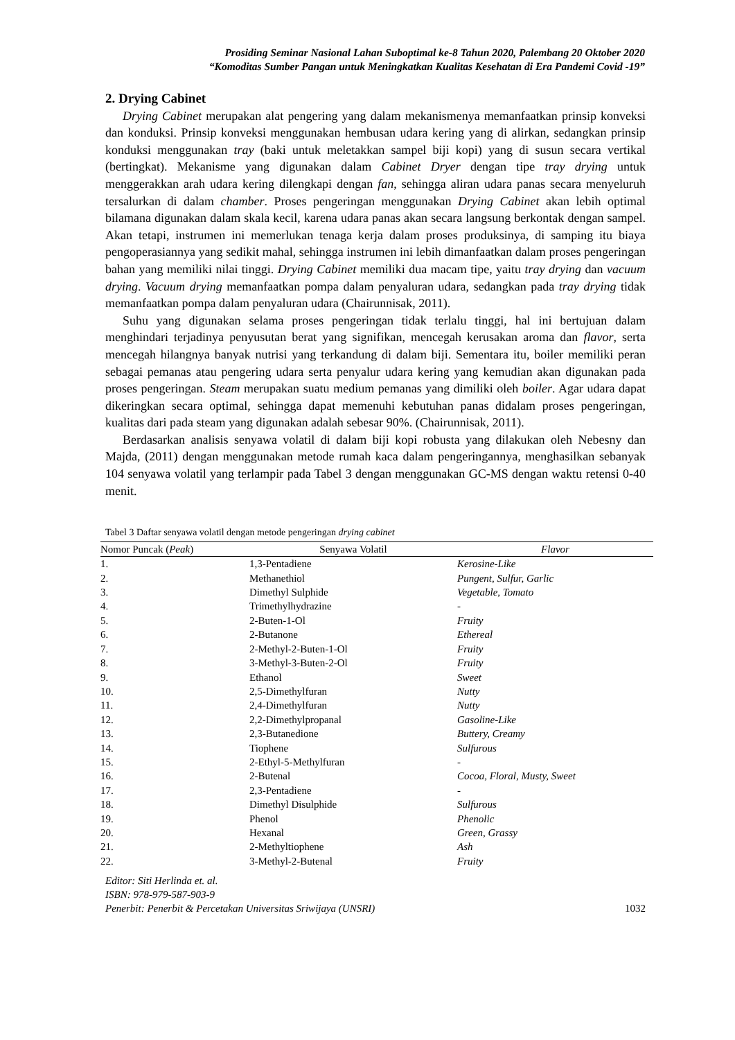Prosiding Seminar Nasional Lahan Suboptimal ke-8 Tahun 2020, Palembang 20 Oktober 2020
“Komoditas Sumber Pangan untuk Meningkatkan Kualitas Kesehatan di Era Pandemi Covid -19”
2. Drying Cabinet
Drying Cabinet merupakan alat pengering yang dalam mekanismenya memanfaatkan prinsip konveksi dan konduksi. Prinsip konveksi menggunakan hembusan udara kering yang di alirkan, sedangkan prinsip konduksi menggunakan tray (baki untuk meletakkan sampel biji kopi) yang di susun secara vertikal (bertingkat). Mekanisme yang digunakan dalam Cabinet Dryer dengan tipe tray drying untuk menggerakkan arah udara kering dilengkapi dengan fan, sehingga aliran udara panas secara menyeluruh tersalurkan di dalam chamber. Proses pengeringan menggunakan Drying Cabinet akan lebih optimal bilamana digunakan dalam skala kecil, karena udara panas akan secara langsung berkontak dengan sampel. Akan tetapi, instrumen ini memerlukan tenaga kerja dalam proses produksinya, di samping itu biaya pengoperasiannya yang sedikit mahal, sehingga instrumen ini lebih dimanfaatkan dalam proses pengeringan bahan yang memiliki nilai tinggi. Drying Cabinet memiliki dua macam tipe, yaitu tray drying dan vacuum drying. Vacuum drying memanfaatkan pompa dalam penyaluran udara, sedangkan pada tray drying tidak memanfaatkan pompa dalam penyaluran udara (Chairunnisak, 2011).
Suhu yang digunakan selama proses pengeringan tidak terlalu tinggi, hal ini bertujuan dalam menghindari terjadinya penyusutan berat yang signifikan, mencegah kerusakan aroma dan flavor, serta mencegah hilangnya banyak nutrisi yang terkandung di dalam biji. Sementara itu, boiler memiliki peran sebagai pemanas atau pengering udara serta penyalur udara kering yang kemudian akan digunakan pada proses pengeringan. Steam merupakan suatu medium pemanas yang dimiliki oleh boiler. Agar udara dapat dikeringkan secara optimal, sehingga dapat memenuhi kebutuhan panas didalam proses pengeringan, kualitas dari pada steam yang digunakan adalah sebesar 90%. (Chairunnisak, 2011).
Berdasarkan analisis senyawa volatil di dalam biji kopi robusta yang dilakukan oleh Nebesny dan Majda, (2011) dengan menggunakan metode rumah kaca dalam pengeringannya, menghasilkan sebanyak 104 senyawa volatil yang terlampir pada Tabel 3 dengan menggunakan GC-MS dengan waktu retensi 0-40 menit.
Tabel 3 Daftar senyawa volatil dengan metode pengeringan drying cabinet
| Nomor Puncak ( Peak ) | Senyawa Volatil | Flavor |
| --- | --- | --- |
| 1. | 1,3-Pentadiene | Kerosine-Like |
| 2. | Methanethiol | Pungent, Sulfur, Garlic |
| 3. | Dimethyl Sulphide | Vegetable, Tomato |
| 4. | Trimethylhydrazine | - |
| 5. | 2-Buten-1-Ol | Fruity |
| 6. | 2-Butanone | Ethereal |
| 7. | 2-Methyl-2-Buten-1-Ol | Fruity |
| 8. | 3-Methyl-3-Buten-2-Ol | Fruity |
| 9. | Ethanol | Sweet |
| 10. | 2,5-Dimethylfuran | Nutty |
| 11. | 2,4-Dimethylfuran | Nutty |
| 12. | 2,2-Dimethylpropanal | Gasoline-Like |
| 13. | 2,3-Butanedione | Buttery, Creamy |
| 14. | Tiophene | Sulfurous |
| 15. | 2-Ethyl-5-Methylfuran | - |
| 16. | 2-Butenal | Cocoa, Floral, Musty, Sweet |
| 17. | 2,3-Pentadiene | - |
| 18. | Dimethyl Disulphide | Sulfurous |
| 19. | Phenol | Phenolic |
| 20. | Hexanal | Green, Grassy |
| 21. | 2-Methyltiophene | Ash |
| 22. | 3-Methyl-2-Butenal | Fruity |
Editor: Siti Herlinda et. al.
ISBN: 978-979-587-903-9
Penerbit: Penerbit & Percetakan Universitas Sriwijaya (UNSRI) 1032